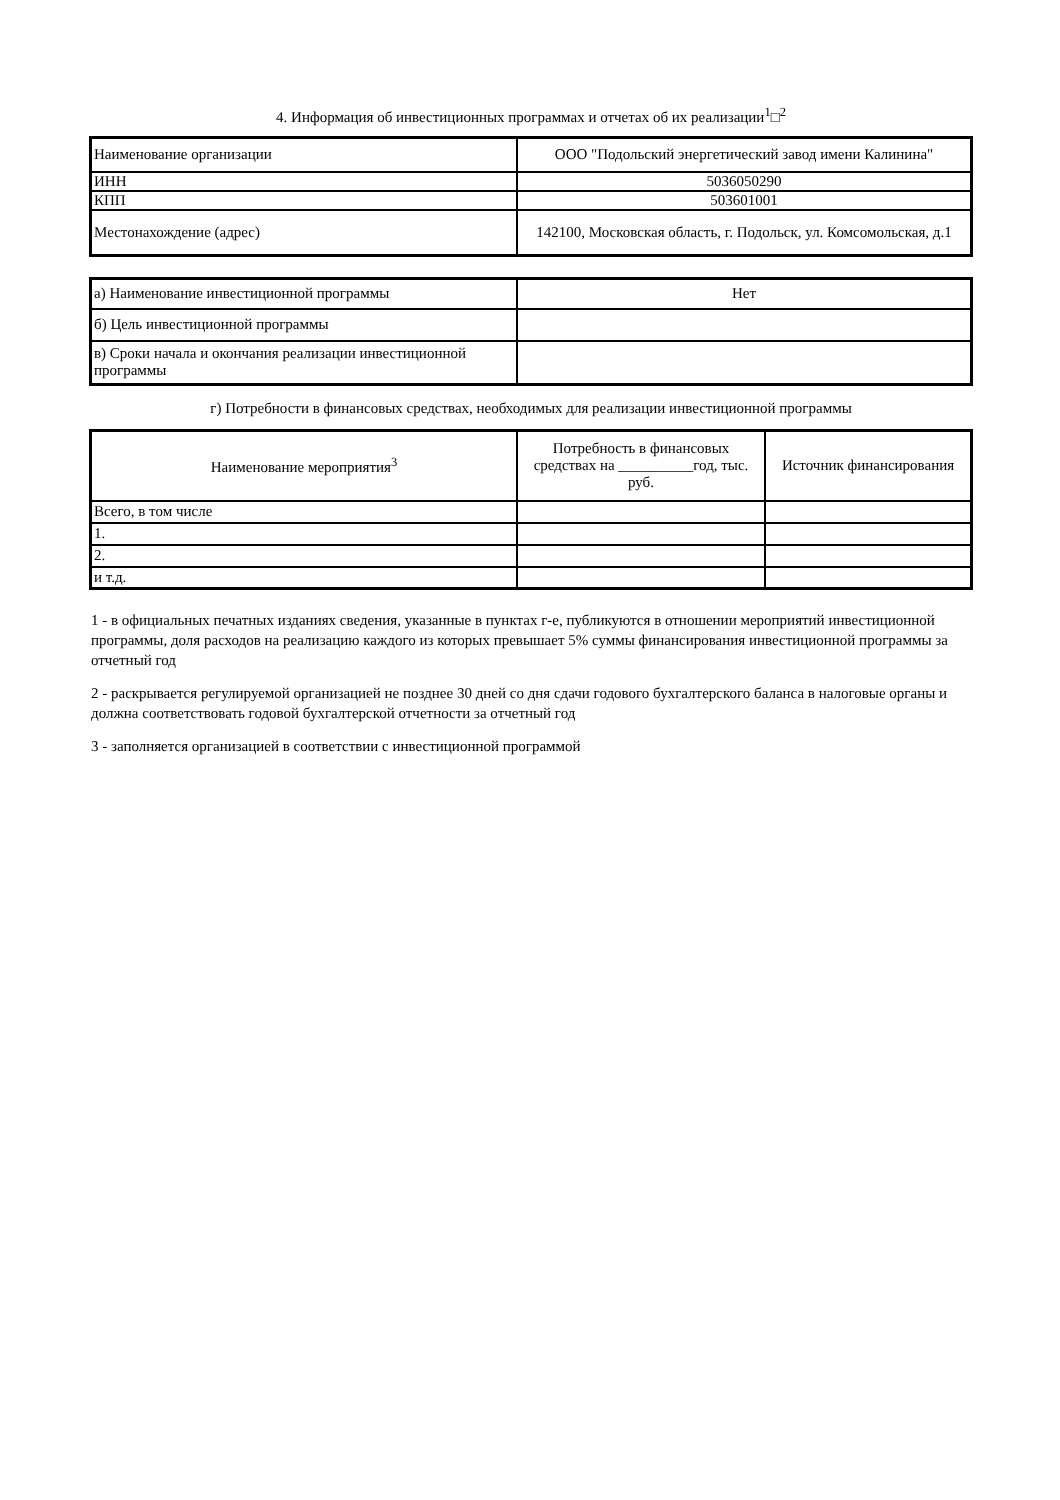4. Информация об инвестиционных программах и отчетах об их реализации<sup>1</sup>□<sup>2</sup>
| Наименование организации | ООО "Подольский энергетический завод имени Калинина" |
| ИНН | 5036050290 |
| КПП | 503601001 |
| Местонахождение (адрес) | 142100, Московская область, г. Подольск, ул. Комсомольская, д.1 |
| а) Наименование инвестиционной программы | Нет |
| б) Цель инвестиционной программы | |
| в) Сроки начала и окончания реализации инвестиционной программы | |
г) Потребности в финансовых средствах, необходимых для реализации инвестиционной программы
| Наименование мероприятия<sup>3</sup> | Потребность в финансовых средствах на __________год, тыс. руб. | Источник финансирования |
| Всего, в том числе | | |
| 1. | | |
| 2. | | |
| и т.д. | | |
1 - в официальных печатных изданиях сведения, указанные в пунктах г-е, публикуются в отношении мероприятий инвестиционной программы, доля расходов на реализацию каждого из которых превышает 5% суммы финансирования инвестиционной программы за отчетный год
2 - раскрывается регулируемой организацией не позднее 30 дней со дня сдачи годового бухгалтерского баланса в налоговые органы и должна соответствовать годовой бухгалтерской отчетности за отчетный год
3 - заполняется организацией в соответствии с инвестиционной программой